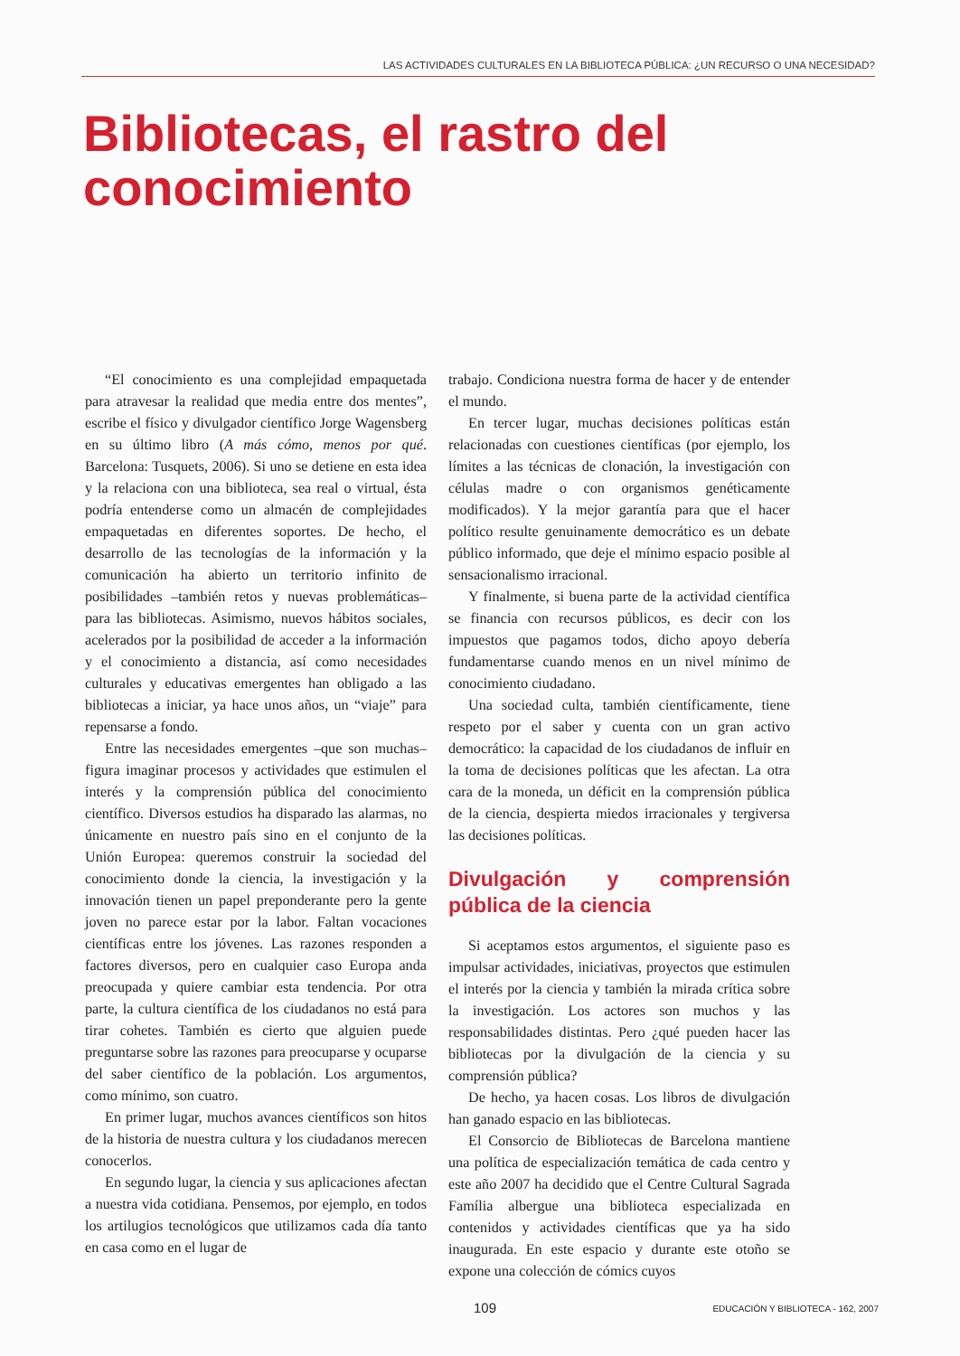LAS ACTIVIDADES CULTURALES EN LA BIBLIOTECA PÚBLICA: ¿UN RECURSO O UNA NECESIDAD?
Bibliotecas, el rastro del
conocimiento
“El conocimiento es una complejidad empaquetada para atravesar la realidad que media entre dos mentes”, escribe el físico y divulgador científico Jorge Wagensberg en su último libro (A más cómo, menos por qué. Barcelona: Tusquets, 2006). Si uno se detiene en esta idea y la relaciona con una biblioteca, sea real o virtual, ésta podría entenderse como un almacén de complejidades empaquetadas en diferentes soportes. De hecho, el desarrollo de las tecnologías de la información y la comunicación ha abierto un territorio infinito de posibilidades –también retos y nuevas problemáticas– para las bibliotecas. Asimismo, nuevos hábitos sociales, acelerados por la posibilidad de acceder a la información y el conocimiento a distancia, así como necesidades culturales y educativas emergentes han obligado a las bibliotecas a iniciar, ya hace unos años, un “viaje” para repensarse a fondo.
Entre las necesidades emergentes –que son muchas– figura imaginar procesos y actividades que estimulen el interés y la comprensión pública del conocimiento científico. Diversos estudios ha disparado las alarmas, no únicamente en nuestro país sino en el conjunto de la Unión Europea: queremos construir la sociedad del conocimiento donde la ciencia, la investigación y la innovación tienen un papel preponderante pero la gente joven no parece estar por la labor. Faltan vocaciones científicas entre los jóvenes. Las razones responden a factores diversos, pero en cualquier caso Europa anda preocupada y quiere cambiar esta tendencia. Por otra parte, la cultura científica de los ciudadanos no está para tirar cohetes. También es cierto que alguien puede preguntarse sobre las razones para preocuparse y ocuparse del saber científico de la población. Los argumentos, como mínimo, son cuatro.
En primer lugar, muchos avances científicos son hitos de la historia de nuestra cultura y los ciudadanos merecen conocerlos.
En segundo lugar, la ciencia y sus aplicaciones afectan a nuestra vida cotidiana. Pensemos, por ejemplo, en todos los artilugios tecnológicos que utilizamos cada día tanto en casa como en el lugar de
trabajo. Condiciona nuestra forma de hacer y de entender el mundo.
En tercer lugar, muchas decisiones políticas están relacionadas con cuestiones científicas (por ejemplo, los límites a las técnicas de clonación, la investigación con células madre o con organismos genéticamente modificados). Y la mejor garantía para que el hacer político resulte genuinamente democrático es un debate público informado, que deje el mínimo espacio posible al sensacionalismo irracional.
Y finalmente, si buena parte de la actividad científica se financia con recursos públicos, es decir con los impuestos que pagamos todos, dicho apoyo debería fundamentarse cuando menos en un nivel mínimo de conocimiento ciudadano.
Una sociedad culta, también científicamente, tiene respeto por el saber y cuenta con un gran activo democrático: la capacidad de los ciudadanos de influir en la toma de decisiones políticas que les afectan. La otra cara de la moneda, un déficit en la comprensión pública de la ciencia, despierta miedos irracionales y tergiversa las decisiones políticas.
Divulgación y comprensión pública de la ciencia
Si aceptamos estos argumentos, el siguiente paso es impulsar actividades, iniciativas, proyectos que estimulen el interés por la ciencia y también la mirada crítica sobre la investigación. Los actores son muchos y las responsabilidades distintas. Pero ¿qué pueden hacer las bibliotecas por la divulgación de la ciencia y su comprensión pública?
De hecho, ya hacen cosas. Los libros de divulgación han ganado espacio en las bibliotecas.
El Consorcio de Bibliotecas de Barcelona mantiene una política de especialización temática de cada centro y este año 2007 ha decidido que el Centre Cultural Sagrada Família albergue una biblioteca especializada en contenidos y actividades científicas que ya ha sido inaugurada. En este espacio y durante este otoño se expone una colección de cómics cuyos
109 EDUCACIÓN Y BIBLIOTECA - 162, 2007